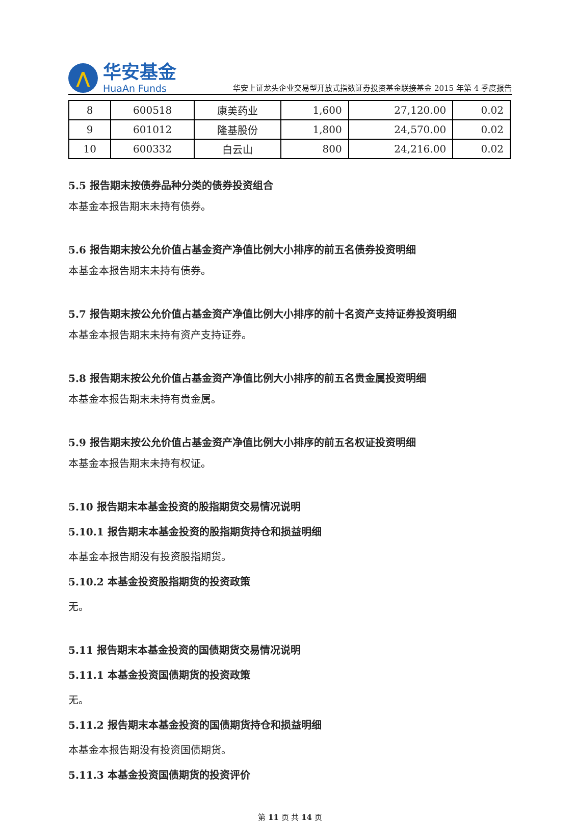⋀
华安基金
HuaAn Funds
华安上证龙头企业交易型开放式指数证券投资基金联接基金 2015 年第 4 季度报告
| 8 | 600518 | 康美药业 | 1,600 | 27,120.00 | 0.02 |
| 9 | 601012 | 隆基股份 | 1,800 | 24,570.00 | 0.02 |
| 10 | 600332 | 白云山 | 800 | 24,216.00 | 0.02 |
5.5 报告期末按债券品种分类的债券投资组合
本基金本报告期末未持有债券。
5.6 报告期末按公允价值占基金资产净值比例大小排序的前五名债券投资明细
本基金本报告期末未持有债券。
5.7 报告期末按公允价值占基金资产净值比例大小排序的前十名资产支持证券投资明细
本基金本报告期末未持有资产支持证券。
5.8 报告期末按公允价值占基金资产净值比例大小排序的前五名贵金属投资明细
本基金本报告期末未持有贵金属。
5.9 报告期末按公允价值占基金资产净值比例大小排序的前五名权证投资明细
本基金本报告期末未持有权证。
5.10 报告期末本基金投资的股指期货交易情况说明
5.10.1 报告期末本基金投资的股指期货持仓和损益明细
本基金本报告期没有投资股指期货。
5.10.2 本基金投资股指期货的投资政策
无。
5.11 报告期末本基金投资的国债期货交易情况说明
5.11.1 本基金投资国债期货的投资政策
无。
5.11.2 报告期末本基金投资的国债期货持仓和损益明细
本基金本报告期没有投资国债期货。
5.11.3 本基金投资国债期货的投资评价
第 11 页 共 14 页